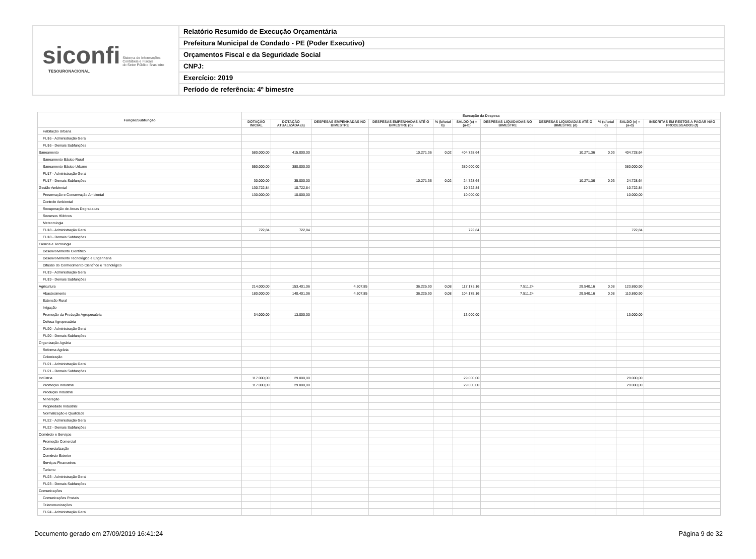siconfi Sistema de Informações
Contábeis e Fiscais
do Setor Público Brasileiro
TESOURONACIONAL
Relatório Resumido de Execução Orçamentária
Prefeitura Municipal de Condado - PE (Poder Executivo)
Orçamentos Fiscal e da Seguridade Social
CNPJ:
Exercício: 2019
Período de referência: 4º bimestre
| Função/Subfunção | Execução da Despesa | | | | | | | | | | |
| --- | --- | --- | --- | --- | --- | --- | --- | --- | --- | --- | --- |
| | DOTAÇÃO INICIAL | DOTAÇÃO ATUALIZADA (a) | DESPESAS EMPENHADAS NO BIMESTRE | DESPESAS EMPENHADAS ATÉ O BIMESTRE (b) | % (b/total b) | SALDO (c) = (a-b) | DESPESAS LIQUIDADAS NO BIMESTRE | DESPESAS LIQUIDADAS ATÉ O BIMESTRE (d) | % (d/total d) | SALDO (e) = (a-d) | INSCRITAS EM RESTOS A PAGAR NÃO PROCESSADOS (f) |
| Habitação Urbana | | | | | | | | | | | |
| FU16 - Administração Geral | | | | | | | | | | | |
| FU16 - Demais Subfunções | | | | | | | | | | | |
| Saneamento | 580.000,00 | 415.000,00 | | 10.271,36 | 0,02 | 404.728,64 | | 10.271,36 | 0,03 | 404.728,64 | |
| Saneamento Básico Rural | | | | | | | | | | | |
| Saneamento Básico Urbano | 550.000,00 | 380.000,00 | | | | 380.000,00 | | | | 380.000,00 | |
| FU17 - Administração Geral | | | | | | | | | | | |
| FU17 - Demais Subfunções | 30.000,00 | 35.000,00 | | 10.271,36 | 0,02 | 24.728,64 | | 10.271,36 | 0,03 | 24.728,64 | |
| Gestão Ambiental | 130.722,84 | 10.722,84 | | | | 10.722,84 | | | | 10.722,84 | |
| Preservação e Conservação Ambiental | 130.000,00 | 10.000,00 | | | | 10.000,00 | | | | 10.000,00 | |
| Controle Ambiental | | | | | | | | | | | |
| Recuperação de Áreas Degradadas | | | | | | | | | | | |
| Recursos Hídricos | | | | | | | | | | | |
| Meteorologia | | | | | | | | | | | |
| FU18 - Administração Geral | 722,84 | 722,84 | | | | 722,84 | | | | 722,84 | |
| FU18 - Demais Subfunções | | | | | | | | | | | |
| Ciência e Tecnologia | | | | | | | | | | | |
| Desenvolvimento Científico | | | | | | | | | | | |
| Desenvolvimento Tecnológico e Engenharia | | | | | | | | | | | |
| Difusão do Conhecimento Científico e Tecnológico | | | | | | | | | | | |
| FU19 - Administração Geral | | | | | | | | | | | |
| FU19 - Demais Subfunções | | | | | | | | | | | |
| Agricultura | 214.000,00 | 153.401,06 | 4.507,85 | 36.225,90 | 0,08 | 117.175,16 | 7.511,24 | 29.540,16 | 0,08 | 123.860,90 | |
| Abastecimento | 180.000,00 | 140.401,06 | 4.507,85 | 36.225,90 | 0,08 | 104.175,16 | 7.511,24 | 29.540,16 | 0,08 | 110.860,90 | |
| Extensão Rural | | | | | | | | | | | |
| Irrigação | | | | | | | | | | | |
| Promoção da Produção Agropecuária | 34.000,00 | 13.000,00 | | | | 13.000,00 | | | | 13.000,00 | |
| Defesa Agropecuária | | | | | | | | | | | |
| FU20 - Administração Geral | | | | | | | | | | | |
| FU20 - Demais Subfunções | | | | | | | | | | | |
| Organização Agrária | | | | | | | | | | | |
| Reforma Agrária | | | | | | | | | | | |
| Colonização | | | | | | | | | | | |
| FU21 - Administração Geral | | | | | | | | | | | |
| FU21 - Demais Subfunções | | | | | | | | | | | |
| Indústria | 117.000,00 | 29.000,00 | | | | 29.000,00 | | | | 29.000,00 | |
| Promoção Industrial | 117.000,00 | 29.000,00 | | | | 29.000,00 | | | | 29.000,00 | |
| Produção Industrial | | | | | | | | | | | |
| Mineração | | | | | | | | | | | |
| Propriedade Industrial | | | | | | | | | | | |
| Normalização e Qualidade | | | | | | | | | | | |
| FU22 - Administração Geral | | | | | | | | | | | |
| FU22 - Demais Subfunções | | | | | | | | | | | |
| Comércio e Serviços | | | | | | | | | | | |
| Promoção Comercial | | | | | | | | | | | |
| Comercialização | | | | | | | | | | | |
| Comércio Exterior | | | | | | | | | | | |
| Serviços Financeiros | | | | | | | | | | | |
| Turismo | | | | | | | | | | | |
| FU23 - Administração Geral | | | | | | | | | | | |
| FU23 - Demais Subfunções | | | | | | | | | | | |
| Comunicações | | | | | | | | | | | |
| Comunicações Postais | | | | | | | | | | | |
| Telecomunicações | | | | | | | | | | | |
| FU24 - Administração Geral | | | | | | | | | | | |
Documento gerado em 27/09/2019 16:41:24 Página 9 de 32